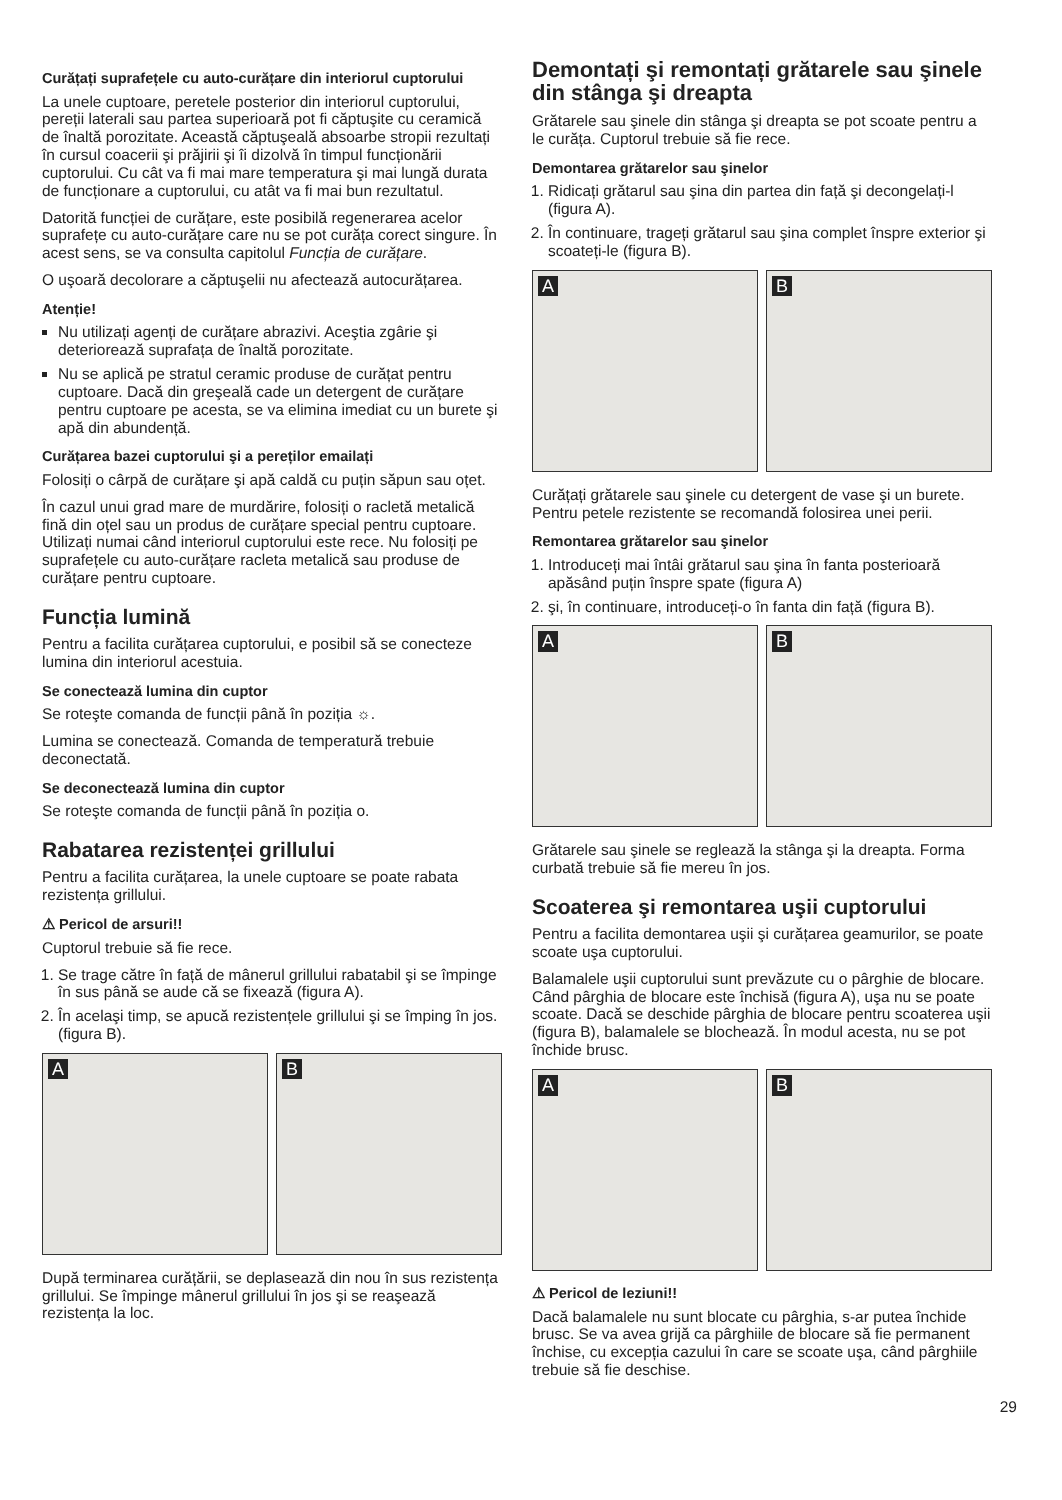Curățați suprafețele cu auto-curățare din interiorul cuptorului
La unele cuptoare, peretele posterior din interiorul cuptorului, pereții laterali sau partea superioară pot fi căptuşite cu ceramică de înaltă porozitate. Această căptuşeală absoarbe stropii rezultați în cursul coacerii şi prăjirii şi îi dizolvă în timpul funcționării cuptorului. Cu cât va fi mai mare temperatura şi mai lungă durata de funcționare a cuptorului, cu atât va fi mai bun rezultatul.
Datorită funcției de curățare, este posibilă regenerarea acelor suprafețe cu auto-curățare care nu se pot curăța corect singure. În acest sens, se va consulta capitolul Funcția de curățare.
O uşoară decolorare a căptuşelii nu afectează autocurățarea.
Atenție!
Nu utilizați agenți de curățare abrazivi. Aceştia zgârie şi deteriorează suprafața de înaltă porozitate.
Nu se aplică pe stratul ceramic produse de curățat pentru cuptoare. Dacă din greşeală cade un detergent de curățare pentru cuptoare pe acesta, se va elimina imediat cu un burete şi apă din abundență.
Curățarea bazei cuptorului şi a pereților emailați
Folosiți o cârpă de curățare şi apă caldă cu puțin săpun sau oțet.
În cazul unui grad mare de murdărire, folosiți o racletă metalică fină din oțel sau un produs de curățare special pentru cuptoare. Utilizați numai când interiorul cuptorului este rece. Nu folosiți pe suprafețele cu auto-curățare racleta metalică sau produse de curățare pentru cuptoare.
Funcția lumină
Pentru a facilita curățarea cuptorului, e posibil să se conecteze lumina din interiorul acestuia.
Se conectează lumina din cuptor
Se roteşte comanda de funcții până în poziția ☼.
Lumina se conectează. Comanda de temperatură trebuie deconectată.
Se deconectează lumina din cuptor
Se roteşte comanda de funcții până în poziția o.
Rabatarea rezistenței grillului
Pentru a facilita curățarea, la unele cuptoare se poate rabata rezistența grillului.
⚠ Pericol de arsuri!!
Cuptorul trebuie să fie rece.
1. Se trage către în față de mânerul grillului rabatabil şi se împinge în sus până se aude că se fixează (figura A).
2. În acelaşi timp, se apucă rezistențele grillului şi se împing în jos.(figura B).
A
B
După terminarea curățării, se deplasează din nou în sus rezistența grillului. Se împinge mânerul grillului în jos şi se reaşează rezistența la loc.
Demontați şi remontați grătarele sau şinele din stânga şi dreapta
Grătarele sau şinele din stânga şi dreapta se pot scoate pentru a le curăța. Cuptorul trebuie să fie rece.
Demontarea grătarelor sau şinelor
1. Ridicați grătarul sau şina din partea din față şi decongelați-l (figura A).
2. În continuare, trageți grătarul sau şina complet înspre exterior şi scoateți-le (figura B).
A
B
Curățați grătarele sau şinele cu detergent de vase şi un burete. Pentru petele rezistente se recomandă folosirea unei perii.
Remontarea grătarelor sau şinelor
1. Introduceți mai întâi grătarul sau şina în fanta posterioară apăsând puțin înspre spate (figura A)
2. şi, în continuare, introduceți-o în fanta din față (figura B).
A
B
Grătarele sau şinele se reglează la stânga şi la dreapta. Forma curbată trebuie să fie mereu în jos.
Scoaterea şi remontarea uşii cuptorului
Pentru a facilita demontarea uşii şi curățarea geamurilor, se poate scoate uşa cuptorului.
Balamalele uşii cuptorului sunt prevăzute cu o pârghie de blocare. Când pârghia de blocare este închisă (figura A), uşa nu se poate scoate. Dacă se deschide pârghia de blocare pentru scoaterea uşii (figura B), balamalele se blochează. În modul acesta, nu se pot închide brusc.
A
B
⚠ Pericol de leziuni!!
Dacă balamalele nu sunt blocate cu pârghia, s-ar putea închide brusc. Se va avea grijă ca pârghiile de blocare să fie permanent închise, cu excepția cazului în care se scoate uşa, când pârghiile trebuie să fie deschise.
29